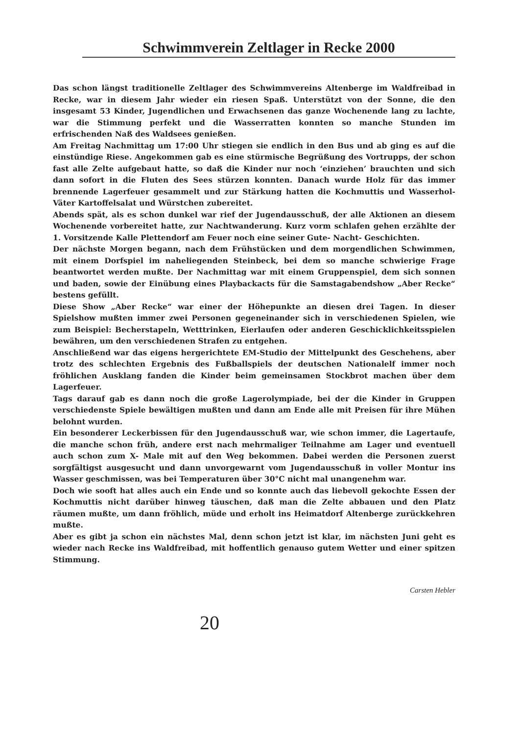Schwimmverein Zeltlager in Recke 2000
Das schon längst traditionelle Zeltlager des Schwimmvereins Altenberge im Waldfreibad in Recke, war in diesem Jahr wieder ein riesen Spaß. Unterstützt von der Sonne, die den insgesamt 53 Kinder, Jugendlichen und Erwachsenen das ganze Wochenende lang zu lachte, war die Stimmung perfekt und die Wasserratten konnten so manche Stunden im erfrischenden Naß des Waldsees genießen.
Am Freitag Nachmittag um 17:00 Uhr stiegen sie endlich in den Bus und ab ging es auf die einstündige Riese. Angekommen gab es eine stürmische Begrüßung des Vortrupps, der schon fast alle Zelte aufgebaut hatte, so daß die Kinder nur noch ‘einziehen’ brauchten und sich dann sofort in die Fluten des Sees stürzen konnten. Danach wurde Holz für das immer brennende Lagerfeuer gesammelt und zur Stärkung hatten die Kochmuttis und Wasserhol-Väter Kartoffelsalat und Würstchen zubereitet.
Abends spät, als es schon dunkel war rief der Jugendausschuß, der alle Aktionen an diesem Wochenende vorbereitet hatte, zur Nachtwanderung. Kurz vorm schlafen gehen erzählte der 1. Vorsitzende Kalle Plettendorf am Feuer noch eine seiner Gute- Nacht- Geschichten.
Der nächste Morgen begann, nach dem Frühstücken und dem morgendlichen Schwimmen, mit einem Dorfspiel im naheliegenden Steinbeck, bei dem so manche schwierige Frage beantwortet werden mußte. Der Nachmittag war mit einem Gruppenspiel, dem sich sonnen und baden, sowie der Einübung eines Playbackacts für die Samstagabendshow „Aber Recke“ bestens gefüllt.
Diese Show „Aber Recke“ war einer der Höhepunkte an diesen drei Tagen. In dieser Spielshow mußten immer zwei Personen gegeneinander sich in verschiedenen Spielen, wie zum Beispiel: Becherstapeln, Wetttrinken, Eierlaufen oder anderen Geschicklichkeitsspielen bewähren, um den verschiedenen Strafen zu entgehen.
Anschließend war das eigens hergerichtete EM-Studio der Mittelpunkt des Geschehens, aber trotz des schlechten Ergebnis des Fußballspiels der deutschen Nationalelf immer noch fröhlichen Ausklang fanden die Kinder beim gemeinsamen Stockbrot machen über dem Lagerfeuer.
Tags darauf gab es dann noch die große Lagerolympiade, bei der die Kinder in Gruppen verschiedenste Spiele bewältigen mußten und dann am Ende alle mit Preisen für ihre Mühen belohnt wurden.
Ein besonderer Leckerbissen für den Jugendausschuß war, wie schon immer, die Lagertaufe, die manche schon früh, andere erst nach mehrmaliger Teilnahme am Lager und eventuell auch schon zum X- Male mit auf den Weg bekommen. Dabei werden die Personen zuerst sorgfältigst ausgesucht und dann unvorgewarnt vom Jugendausschuß in voller Montur ins Wasser geschmissen, was bei Temperaturen über 30°C nicht mal unangenehm war.
Doch wie sooft hat alles auch ein Ende und so konnte auch das liebevoll gekochte Essen der Kochmuttis nicht darüber hinweg täuschen, daß man die Zelte abbauen und den Platz räumen mußte, um dann fröhlich, müde und erholt ins Heimatdorf Altenberge zurückkehren mußte.
Aber es gibt ja schon ein nächstes Mal, denn schon jetzt ist klar, im nächsten Juni geht es wieder nach Recke ins Waldfreibad, mit hoffentlich genauso gutem Wetter und einer spitzen Stimmung.
Carsten Hebler
20